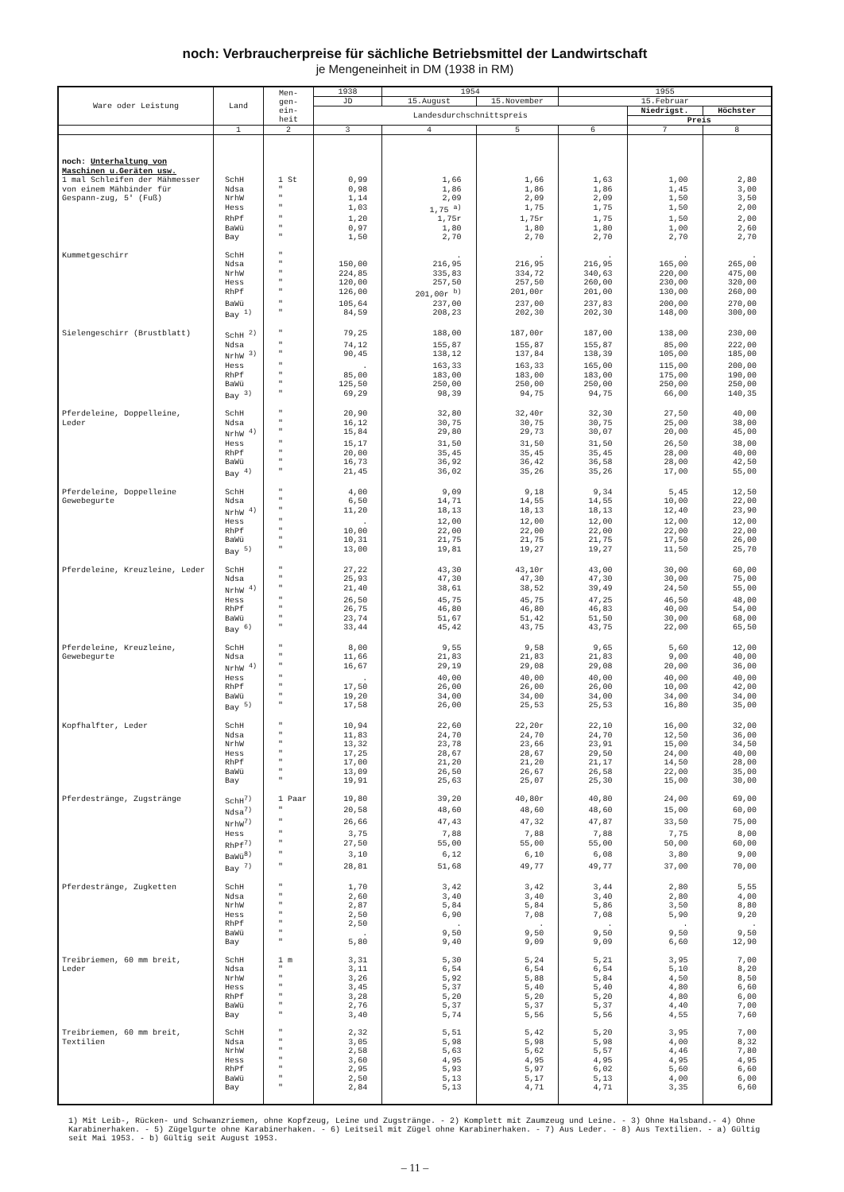noch: Verbraucherpreise für sächliche Betriebsmittel der Landwirtschaft
je Mengeneinheit in DM (1938 in RM)
| Ware oder Leistung | Land | Men- gen- ein- heit | 1938 | 1954 | | 1955 | | |
| --- | --- | --- | --- | --- | --- | --- | --- | --- |
| | | | JD | 15.August | 15.November | 15.Februar | | |
| | | | Landesdurchschnittspreis | | | | Niedrigst. | Höchster |
| | | | | | | | Preis | |
| | 1 | 2 | 3 | 4 | 5 | 6 | 7 | 8 |
| noch: Unterhaltung von Maschinen u.Geräten usw. | | | | | | | | |
| 1 mal Schleifen der Mähmesser von einem Mähbinder für Gespann-zug, 5' (Fuß) | SchH | 1 St | 0,99 | 1,66 | 1,66 | 1,63 | 1,00 | 2,80 |
| | Ndsa | " | 0,98 | 1,86 | 1,86 | 1,86 | 1,45 | 3,00 |
| | NrhW | " | 1,14 | 2,09 | 2,09 | 2,09 | 1,50 | 3,50 |
| | Hess | " | 1,03 | 1,75 <sup>a)</sup> | 1,75 | 1,75 | 1,50 | 2,00 |
| | RhPf | " | 1,20 | 1,75r | 1,75r | 1,75 | 1,50 | 2,00 |
| | BaWü | " | 0,97 | 1,80 | 1,80 | 1,80 | 1,00 | 2,60 |
| | Bay | " | 1,50 | 2,70 | 2,70 | 2,70 | 2,70 | 2,70 |
| Kummetgeschirr | SchH | " | | . | . | . | . | . |
| | Ndsa | " | 150,00 | 216,95 | 216,95 | 216,95 | 165,00 | 265,00 |
| | NrhW | " | 224,85 | 335,83 | 334,72 | 340,63 | 220,00 | 475,00 |
| | Hess | " | 120,00 | 257,50 | 257,50 | 260,00 | 230,00 | 320,00 |
| | RhPf | " | 126,00 | 201,00r <sup>b)</sup> | 201,00r | 201,00 | 130,00 | 260,00 |
| | BaWü | " | 105,64 | 237,00 | 237,00 | 237,83 | 200,00 | 270,00 |
| | Bay <sup>1)</sup> | " | 84,59 | 208,23 | 202,30 | 202,30 | 148,00 | 300,00 |
| Sielengeschirr (Brustblatt) | SchH <sup>2)</sup> | " | 79,25 | 188,00 | 187,00r | 187,00 | 138,00 | 230,00 |
| | Ndsa | " | 74,12 | 155,87 | 155,87 | 155,87 | 85,00 | 222,00 |
| | NrhW <sup>3)</sup> | " | 90,45 | 138,12 | 137,84 | 138,39 | 105,00 | 185,00 |
| | Hess | " | . | 163,33 | 163,33 | 165,00 | 115,00 | 200,00 |
| | RhPf | " | 85,00 | 183,00 | 183,00 | 183,00 | 175,00 | 190,00 |
| | BaWü | " | 125,50 | 250,00 | 250,00 | 250,00 | 250,00 | 250,00 |
| | Bay <sup>3)</sup> | " | 69,29 | 98,39 | 94,75 | 94,75 | 66,00 | 140,35 |
| Pferdeleine, Doppelleine, Leder | SchH | " | 20,90 | 32,80 | 32,40r | 32,30 | 27,50 | 40,00 |
| | Ndsa | " | 16,12 | 30,75 | 30,75 | 30,75 | 25,00 | 38,00 |
| | NrhW <sup>4)</sup> | " | 15,84 | 29,80 | 29,73 | 30,07 | 20,00 | 45,00 |
| | Hess | " | 15,17 | 31,50 | 31,50 | 31,50 | 26,50 | 38,00 |
| | RhPf | " | 20,00 | 35,45 | 35,45 | 35,45 | 28,00 | 40,00 |
| | BaWü | " | 16,73 | 36,92 | 36,42 | 36,58 | 28,00 | 42,50 |
| | Bay <sup>4)</sup> | " | 21,45 | 36,02 | 35,26 | 35,26 | 17,00 | 55,00 |
| Pferdeleine, Doppelleine Gewebegurte | SchH | " | 4,00 | 9,09 | 9,18 | 9,34 | 5,45 | 12,50 |
| | Ndsa | " | 6,50 | 14,71 | 14,55 | 14,55 | 10,00 | 22,00 |
| | NrhW <sup>4)</sup> | " | 11,20 | 18,13 | 18,13 | 18,13 | 12,40 | 23,90 |
| | Hess | " | . | 12,00 | 12,00 | 12,00 | 12,00 | 12,00 |
| | RhPf | " | 10,00 | 22,00 | 22,00 | 22,00 | 22,00 | 22,00 |
| | BaWü | " | 10,31 | 21,75 | 21,75 | 21,75 | 17,50 | 26,00 |
| | Bay <sup>5)</sup> | " | 13,00 | 19,81 | 19,27 | 19,27 | 11,50 | 25,70 |
| Pferdeleine, Kreuzleine, Leder | SchH | " | 27,22 | 43,30 | 43,10r | 43,00 | 30,00 | 60,00 |
| | Ndsa | " | 25,93 | 47,30 | 47,30 | 47,30 | 30,00 | 75,00 |
| | NrhW <sup>4)</sup> | " | 21,40 | 38,61 | 38,52 | 39,49 | 24,50 | 55,00 |
| | Hess | " | 26,50 | 45,75 | 45,75 | 47,25 | 46,50 | 48,00 |
| | RhPf | " | 26,75 | 46,80 | 46,80 | 46,83 | 40,00 | 54,00 |
| | BaWü | " | 23,74 | 51,67 | 51,42 | 51,50 | 30,00 | 68,00 |
| | Bay <sup>6)</sup> | " | 33,44 | 45,42 | 43,75 | 43,75 | 22,00 | 65,50 |
| Pferdeleine, Kreuzleine, Gewebegurte | SchH | " | 8,00 | 9,55 | 9,58 | 9,65 | 5,60 | 12,00 |
| | Ndsa | " | 11,66 | 21,83 | 21,83 | 21,83 | 9,00 | 40,00 |
| | NrhW <sup>4)</sup> | " | 16,67 | 29,19 | 29,08 | 29,08 | 20,00 | 36,00 |
| | Hess | " | . | 40,00 | 40,00 | 40,00 | 40,00 | 40,00 |
| | RhPf | " | 17,50 | 26,00 | 26,00 | 26,00 | 10,00 | 42,00 |
| | BaWü | " | 19,20 | 34,00 | 34,00 | 34,00 | 34,00 | 34,00 |
| | Bay <sup>5)</sup> | " | 17,58 | 26,00 | 25,53 | 25,53 | 16,80 | 35,00 |
| Kopfhalfter, Leder | SchH | " | 10,94 | 22,60 | 22,20r | 22,10 | 16,00 | 32,00 |
| | Ndsa | " | 11,83 | 24,70 | 24,70 | 24,70 | 12,50 | 36,00 |
| | NrhW | " | 13,32 | 23,78 | 23,66 | 23,91 | 15,00 | 34,50 |
| | Hess | " | 17,25 | 28,67 | 28,67 | 29,50 | 24,00 | 40,00 |
| | RhPf | " | 17,00 | 21,20 | 21,20 | 21,17 | 14,50 | 28,00 |
| | BaWü | " | 13,09 | 26,50 | 26,67 | 26,58 | 22,00 | 35,00 |
| | Bay | " | 19,91 | 25,63 | 25,07 | 25,30 | 15,00 | 30,00 |
| Pferdestränge, Zugstränge | SchH<sup>7)</sup> | 1 Paar | 19,80 | 39,20 | 40,80r | 40,80 | 24,00 | 69,00 |
| | Ndsa<sup>7)</sup> | " | 20,58 | 48,60 | 48,60 | 48,60 | 15,00 | 60,00 |
| | NrhW<sup>7)</sup> | " | 26,66 | 47,43 | 47,32 | 47,87 | 33,50 | 75,00 |
| | Hess | " | 3,75 | 7,88 | 7,88 | 7,88 | 7,75 | 8,00 |
| | RhPf<sup>7)</sup> | " | 27,50 | 55,00 | 55,00 | 55,00 | 50,00 | 60,00 |
| | BaWü<sup>8)</sup> | " | 3,10 | 6,12 | 6,10 | 6,08 | 3,80 | 9,00 |
| | Bay <sup>7)</sup> | " | 28,81 | 51,68 | 49,77 | 49,77 | 37,00 | 70,00 |
| Pferdestränge, Zugketten | SchH | " | 1,70 | 3,42 | 3,42 | 3,44 | 2,80 | 5,55 |
| | Ndsa | " | 2,60 | 3,40 | 3,40 | 3,40 | 2,80 | 4,00 |
| | NrhW | " | 2,87 | 5,84 | 5,84 | 5,86 | 3,50 | 8,80 |
| | Hess | " | 2,50 | 6,90 | 7,08 | 7,08 | 5,90 | 9,20 |
| | RhPf | " | 2,50 | . | . | . | . | . |
| | BaWü | " | . | 9,50 | 9,50 | 9,50 | 9,50 | 9,50 |
| | Bay | " | 5,80 | 9,40 | 9,09 | 9,09 | 6,60 | 12,90 |
| Treibriemen, 60 mm breit, Leder | SchH | 1 m | 3,31 | 5,30 | 5,24 | 5,21 | 3,95 | 7,00 |
| | Ndsa | " | 3,11 | 6,54 | 6,54 | 6,54 | 5,10 | 8,20 |
| | NrhW | " | 3,26 | 5,92 | 5,88 | 5,84 | 4,50 | 8,50 |
| | Hess | " | 3,45 | 5,37 | 5,40 | 5,40 | 4,80 | 6,60 |
| | RhPf | " | 3,28 | 5,20 | 5,20 | 5,20 | 4,80 | 6,00 |
| | BaWü | " | 2,76 | 5,37 | 5,37 | 5,37 | 4,40 | 7,00 |
| | Bay | " | 3,40 | 5,74 | 5,56 | 5,56 | 4,55 | 7,60 |
| Treibriemen, 60 mm breit, Textilien | SchH | " | 2,32 | 5,51 | 5,42 | 5,20 | 3,95 | 7,00 |
| | Ndsa | " | 3,05 | 5,98 | 5,98 | 5,98 | 4,00 | 8,32 |
| | NrhW | " | 2,58 | 5,63 | 5,62 | 5,57 | 4,46 | 7,80 |
| | Hess | " | 3,60 | 4,95 | 4,95 | 4,95 | 4,95 | 4,95 |
| | RhPf | " | 2,95 | 5,93 | 5,97 | 6,02 | 5,60 | 6,60 |
| | BaWü | " | 2,50 | 5,13 | 5,17 | 5,13 | 4,00 | 6,00 |
| | Bay | " | 2,84 | 5,13 | 4,71 | 4,71 | 3,35 | 6,60 |
1) Mit Leib-, Rücken- und Schwanzriemen, ohne Kopfzeug, Leine und Zugstränge. - 2) Komplett mit Zaumzeug und Leine. - 3) Ohne Halsband.- 4) Ohne Karabinerhaken. - 5) Zügelgurte ohne Karabinerhaken. - 6) Leitseil mit Zügel ohne Karabinerhaken. - 7) Aus Leder. - 8) Aus Textilien. - a) Gültig seit Mai 1953. - b) Gültig seit August 1953.
– 11 –